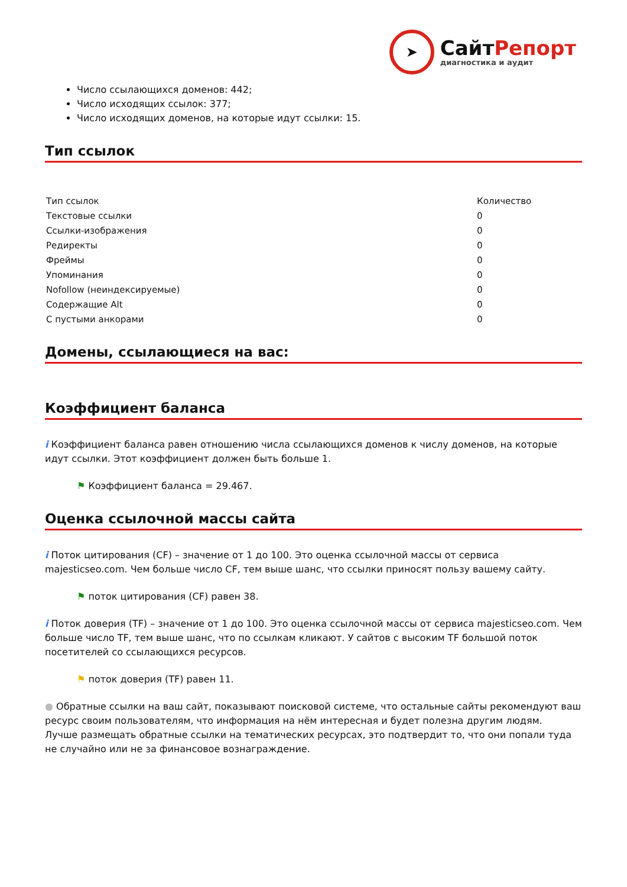➤
СайтРепорт
диагностика и аудит
Число ссылающихся доменов: 442;
Число исходящих ссылок: 377;
Число исходящих доменов, на которые идут ссылки: 15.
Тип ссылок
| Тип ссылок | Количество |
| Текстовые ссылки | 0 |
| Ссылки-изображения | 0 |
| Редиректы | 0 |
| Фреймы | 0 |
| Упоминания | 0 |
| Nofollow (неиндексируемые) | 0 |
| Содержащие Alt | 0 |
| С пустыми анкорами | 0 |
Домены, ссылающиеся на вас:
Коэффициент баланса
i Коэффициент баланса равен отношению числа ссылающихся доменов к числу доменов, на которые идут ссылки. Этот коэффициент должен быть больше 1.
⚑ Коэффициент баланса = 29.467.
Оценка ссылочной массы сайта
i Поток цитирования (CF) – значение от 1 до 100. Это оценка ссылочной массы от сервиса majesticseo.com. Чем больше число CF, тем выше шанс, что ссылки приносят пользу вашему сайту.
⚑ поток цитирования (CF) равен 38.
i Поток доверия (TF) – значение от 1 до 100. Это оценка ссылочной массы от сервиса majesticseo.com. Чем больше число TF, тем выше шанс, что по ссылкам кликают. У сайтов с высоким TF большой поток посетителей со ссылающихся ресурсов.
⚑ поток доверия (TF) равен 11.
● Обратные ссылки на ваш сайт, показывают поисковой системе, что остальные сайты рекомендуют ваш ресурс своим пользователям, что информация на нём интересная и будет полезна другим людям.
Лучше размещать обратные ссылки на тематических ресурсах, это подтвердит то, что они попали туда не случайно или не за финансовое вознаграждение.